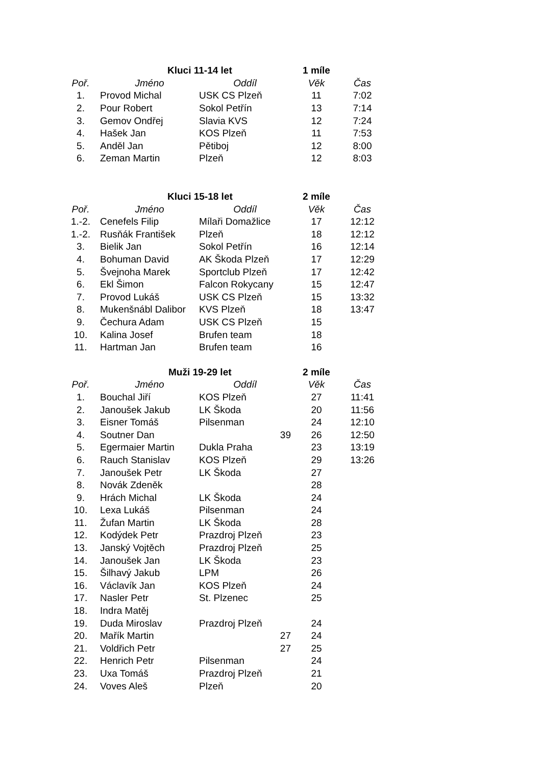| | Kluci 11-14 let | | 1 míle | |
| --- | --- | --- | --- | --- |
| Poř. | Jméno | Oddíl | Věk | Čas |
| 1. | Provod Michal | USK CS Plzeň | 11 | 7:02 |
| 2. | Pour Robert | Sokol Petřín | 13 | 7:14 |
| 3. | Gemov Ondřej | Slavia KVS | 12 | 7:24 |
| 4. | Hašek Jan | KOS Plzeň | 11 | 7:53 |
| 5. | Anděl Jan | Pětiboj | 12 | 8:00 |
| 6. | Zeman Martin | Plzeň | 12 | 8:03 |
| | Kluci 15-18 let | | 2 míle | |
| --- | --- | --- | --- | --- |
| Poř. | Jméno | Oddíl | Věk | Čas |
| 1.-2. | Cenefels Filip | Mílaři Domažlice | 17 | 12:12 |
| 1.-2. | Rusňák František | Plzeň | 18 | 12:12 |
| 3. | Bielik Jan | Sokol Petřín | 16 | 12:14 |
| 4. | Bohuman David | AK Škoda Plzeň | 17 | 12:29 |
| 5. | Švejnoha Marek | Sportclub Plzeň | 17 | 12:42 |
| 6. | Ekl Šimon | Falcon Rokycany | 15 | 12:47 |
| 7. | Provod Lukáš | USK CS Plzeň | 15 | 13:32 |
| 8. | Mukenšnábl Dalibor | KVS Plzeň | 18 | 13:47 |
| 9. | Čechura Adam | USK CS Plzeň | 15 | |
| 10. | Kalina Josef | Brufen team | 18 | |
| 11. | Hartman Jan | Brufen team | 16 | |
| | Muži 19-29 let | | 2 míle | |
| --- | --- | --- | --- | --- |
| Poř. | Jméno | Oddíl | Věk | Čas |
| 1. | Bouchal Jiří | KOS Plzeň | 27 | 11:41 |
| 2. | Janoušek Jakub | LK Škoda | 20 | 11:56 |
| 3. | Eisner Tomáš | Pilsenman | 24 | 12:10 |
| 4. | Soutner Dan | 39 | 26 | 12:50 |
| 5. | Egermaier Martin | Dukla Praha | 23 | 13:19 |
| 6. | Rauch Stanislav | KOS Plzeň | 29 | 13:26 |
| 7. | Janoušek Petr | LK Škoda | 27 | |
| 8. | Novák Zdeněk | | 28 | |
| 9. | Hrách Michal | LK Škoda | 24 | |
| 10. | Lexa Lukáš | Pilsenman | 24 | |
| 11. | Žufan Martin | LK Škoda | 28 | |
| 12. | Kodýdek Petr | Prazdroj Plzeň | 23 | |
| 13. | Janský Vojtěch | Prazdroj Plzeň | 25 | |
| 14. | Janoušek Jan | LK Škoda | 23 | |
| 15. | Šilhavý Jakub | LPM | 26 | |
| 16. | Václavík Jan | KOS Plzeň | 24 | |
| 17. | Nasler Petr | St. Plzenec | 25 | |
| 18. | Indra Matěj | | | |
| 19. | Duda Miroslav | Prazdroj Plzeň | 24 | |
| 20. | Mařík Martin | 27 | 24 | |
| 21. | Voldřich Petr | 27 | 25 | |
| 22. | Henrich Petr | Pilsenman | 24 | |
| 23. | Uxa Tomáš | Prazdroj Plzeň | 21 | |
| 24. | Voves Aleš | Plzeň | 20 | |